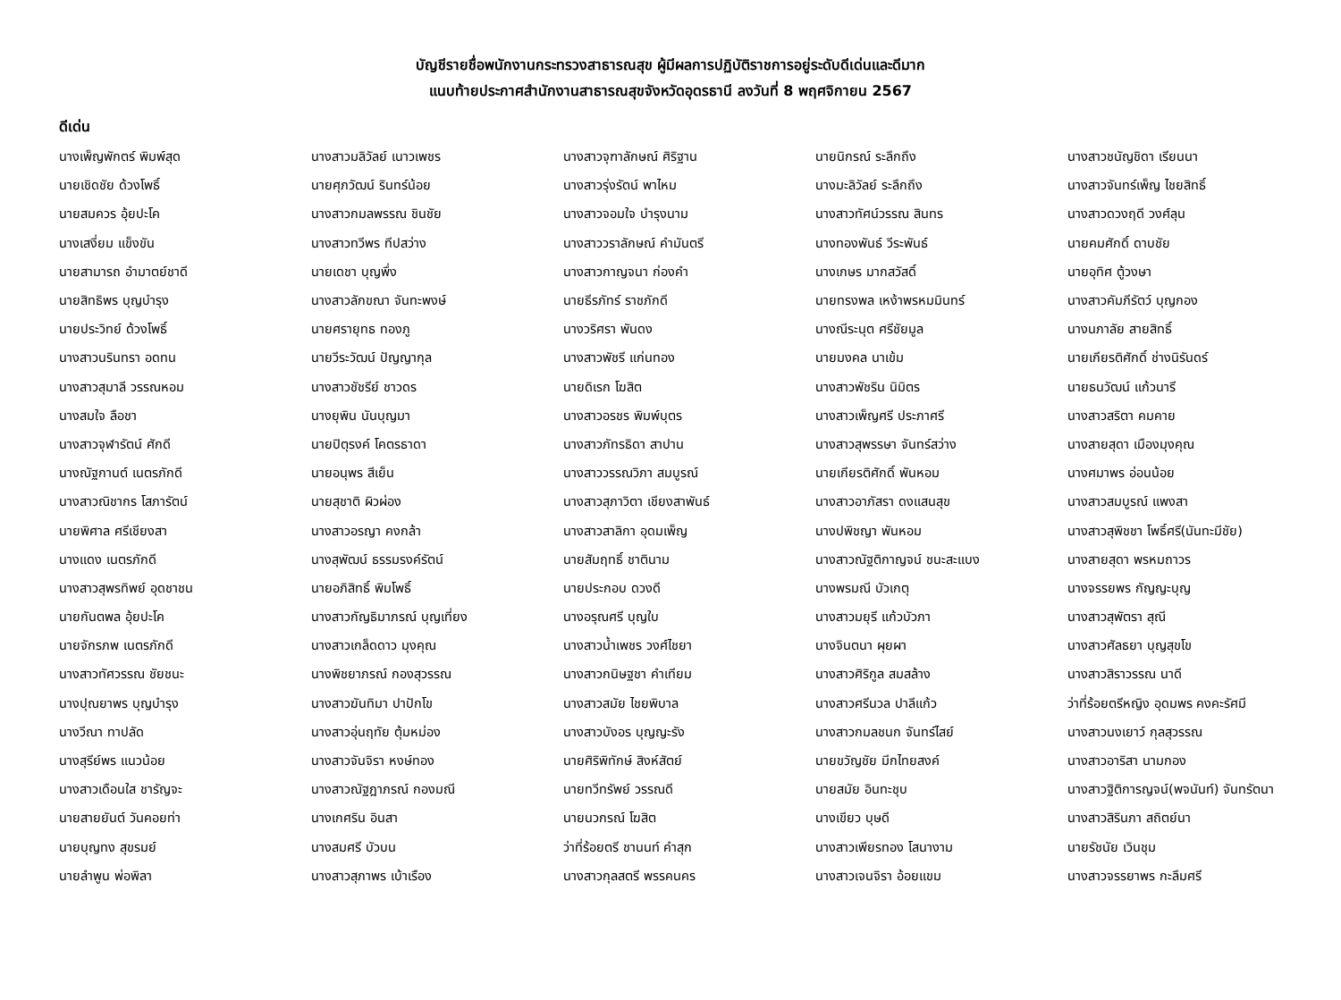บัญชีรายชื่อพนักงานกระทรวงสาธารณสุข ผู้มีผลการปฏิบัติราชการอยู่ระดับดีเด่นและดีมาก
แนบท้ายประกาศสำนักงานสาธารณสุขจังหวัดอุดรธานี ลงวันที่ 8 พฤศจิกายน 2567
ดีเด่น
| นางเพ็ญพักตร์ พิมพ์สุด | นางสาวมลิวัลย์ เนาวเพชร | นางสาวจุฑาลักษณ์ ศิริฐาน | นายนิกรณ์ ระลึกถึง | นางสาวชนัญชิดา เรียนนา |
| นายเชิดชัย ด้วงโพธิ์ | นายศุภวัฒน์ รินทร์น้อย | นางสาวรุ่งรัตน์ พาไหม | นางมะลิวัลย์ ระลึกถึง | นางสาวจันทร์เพ็ญ ไชยสิทธิ์ |
| นายสมควร อุ้ยปะโค | นางสาวกมลพรรณ ชินชัย | นางสาวจอมใจ บำรุงนาม | นางสาวทัศน์วรรณ สินทร | นางสาวดวงฤดี วงศ์ลุน |
| นางเสงี่ยม แข็งขัน | นางสาวทวีพร ทีปสว่าง | นางสาววราลักษณ์ คำมันตรี | นางทองพันธ์ วีระพันธ์ | นายคมศักดิ์ ดาบชัย |
| นายสามารถ อำมาตย์ชาดี | นายเดชา บุญพึ่ง | นางสาวกาญจนา ก่องคำ | นางเกษร มากสวัสดิ์ | นายอุทิศ ตู้วงษา |
| นายสิทธิพร บุญบำรุง | นางสาวลักขณา จันทะพงษ์ | นายธีรภัทร์ ราชภักดี | นายทรงพล เหง้าพรหมมินทร์ | นางสาวคัมภีรัตว์ บุญกอง |
| นายประวิทย์ ด้วงโพธิ์ | นายศรายุทธ ทองภู | นางวริศรา พันดง | นางณีระนุต ศรีชัยมูล | นางนภาลัย สายสิทธิ์ |
| นางสาวนรินทรา อดทน | นายวีระวัฒน์ ปัญญากุล | นางสาวพัชรี แก่นทอง | นายมงคล นาเข้ม | นายเกียรติศักดิ์ ช่างนิรันดร์ |
| นางสาวสุมาลี วรรณหอม | นางสาวชัชรีย์ ชาวดร | นายดิเรก โฆสิต | นางสาวพัชริน นิมิตร | นายธนวัฒน์ แก้วนารี |
| นางสมใจ ลือชา | นางยุพิน นันบุญมา | นางสาวอรชร พิมพ์บุตร | นางสาวเพ็ญศรี ประภาศรี | นางสาวสริตา คมคาย |
| นางสาวจุฬารัตน์ ศักดี | นายปิตุรงค์ โคตรธาดา | นางสาวภัทรธิดา สาปาน | นางสาวสุพรรษา จันทร์สว่าง | นางสายสุดา เมืองมุงคุณ |
| นางณัฐกานต์ เนตรภักดี | นายอนุพร สีเย็น | นางสาววรรณวิภา สมบูรณ์ | นายเกียรติศักดิ์ พันหอม | นางศมาพร อ่อนน้อย |
| นางสาวณิชากร โสภารัตน์ | นายสุชาติ ผิวผ่อง | นางสาวสุภาวิตา เชียงสาพันธ์ | นางสาวอาภัสรา ดงแสนสุข | นางสาวสมบูรณ์ แพงสา |
| นายพิศาล ศรีเชียงสา | นางสาวอรญา คงกล้า | นางสาวสาลิกา อุดมเพ็ญ | นางปพิชญา พันหอม | นางสาวสุพิชชา โพธิ์ศรี(นันทะมีชัย) |
| นางแดง เนตรภักดี | นางสุพัฒน์ ธรรมรงค์รัตน์ | นายสัมฤทธิ์ ชาตินาม | นางสาวณัฐติกาญจน์ ชนะสะแบง | นางสายสุดา พรหมถาวร |
| นางสาวสุพรทิพย์ อุดชาชน | นายอภิสิทธิ์ พิมโพธิ์ | นายประกอบ ดวงดี | นางพรมณี บัวเกตุ | นางจรรยพร กัญญะบุญ |
| นายกันตพล อุ้ยปะโค | นางสาวกัญธิมาภรณ์ บุญเที่ยง | นางอรุณศรี บุญใบ | นางสาวมยุรี แก้วบัวภา | นางสาวสุพัตรา สุณี |
| นายจักรภพ เนตรภักดี | นางสาวเกล็ดดาว มุงคุณ | นางสาวน้ำเพชร วงศ์ไชยา | นางจินตนา ผุยผา | นางสาวศัลธยา บุญสุขโข |
| นางสาวทัศวรรณ ชัยชนะ | นางพิชยาภรณ์ กองสุวรรณ | นางสาวกนิษฐชา คำเทียม | นางสาวศิริกูล สมสล้าง | นางสาวสิราวรรณ นาดี |
| นางปุณยาพร บุญบำรุง | นางสาวฆันทิมา ปาปักโข | นางสาวสมัย ไชยพิบาล | นางสาวศรีนวล ปาลีแก้ว | ว่าที่ร้อยตรีหญิง อุดมพร คงคะรัศมี |
| นางวีณา ทาปลัด | นางสาวอุ่นฤทัย ตุ้มหม่อง | นางสาวบังอร บุญญะรัง | นางสาวกมลชนก จันทร์ไสย์ | นางสาวนงเยาว์ กุลสุวรรณ |
| นางสุรีย์พร แนวน้อย | นางสาวจันจิรา หงษ์ทอง | นายศิริพิทักษ์ สิงห์สัตย์ | นายขวัญชัย มีกไทยสงค์ | นางสาวอาริสา นามกอง |
| นางสาวเดือนใส ชารัญจะ | นางสาวณัฐฎาภรณ์ กองมณี | นายทวีทรัพย์ วรรณดี | นายสมัย อินทะชุบ | นางสาวฐิติการญจน์(พจนันท์) จันทรัตนา |
| นายสายยันต์ วันคอยท่า | นางเกศริน อินสา | นายนวกรณ์ โฆสิต | นางเขียว บุษดี | นางสาวสิรินภา สถิตย์นา |
| นายบุญทง สุขรมย์ | นางสมศรี บัวบน | ว่าที่ร้อยตรี ชานนท์ คำสุก | นางสาวเพียรทอง โสนางาม | นายรัชนัย เวินชุม |
| นายลำพูน พ่อพิลา | นางสาวสุภาพร เบ้าเรือง | นางสาวกุลสตรี พรรคนคร | นางสาวเจนจิรา อ้อยแขม | นางสาวจรรยาพร กะลึมศรี |